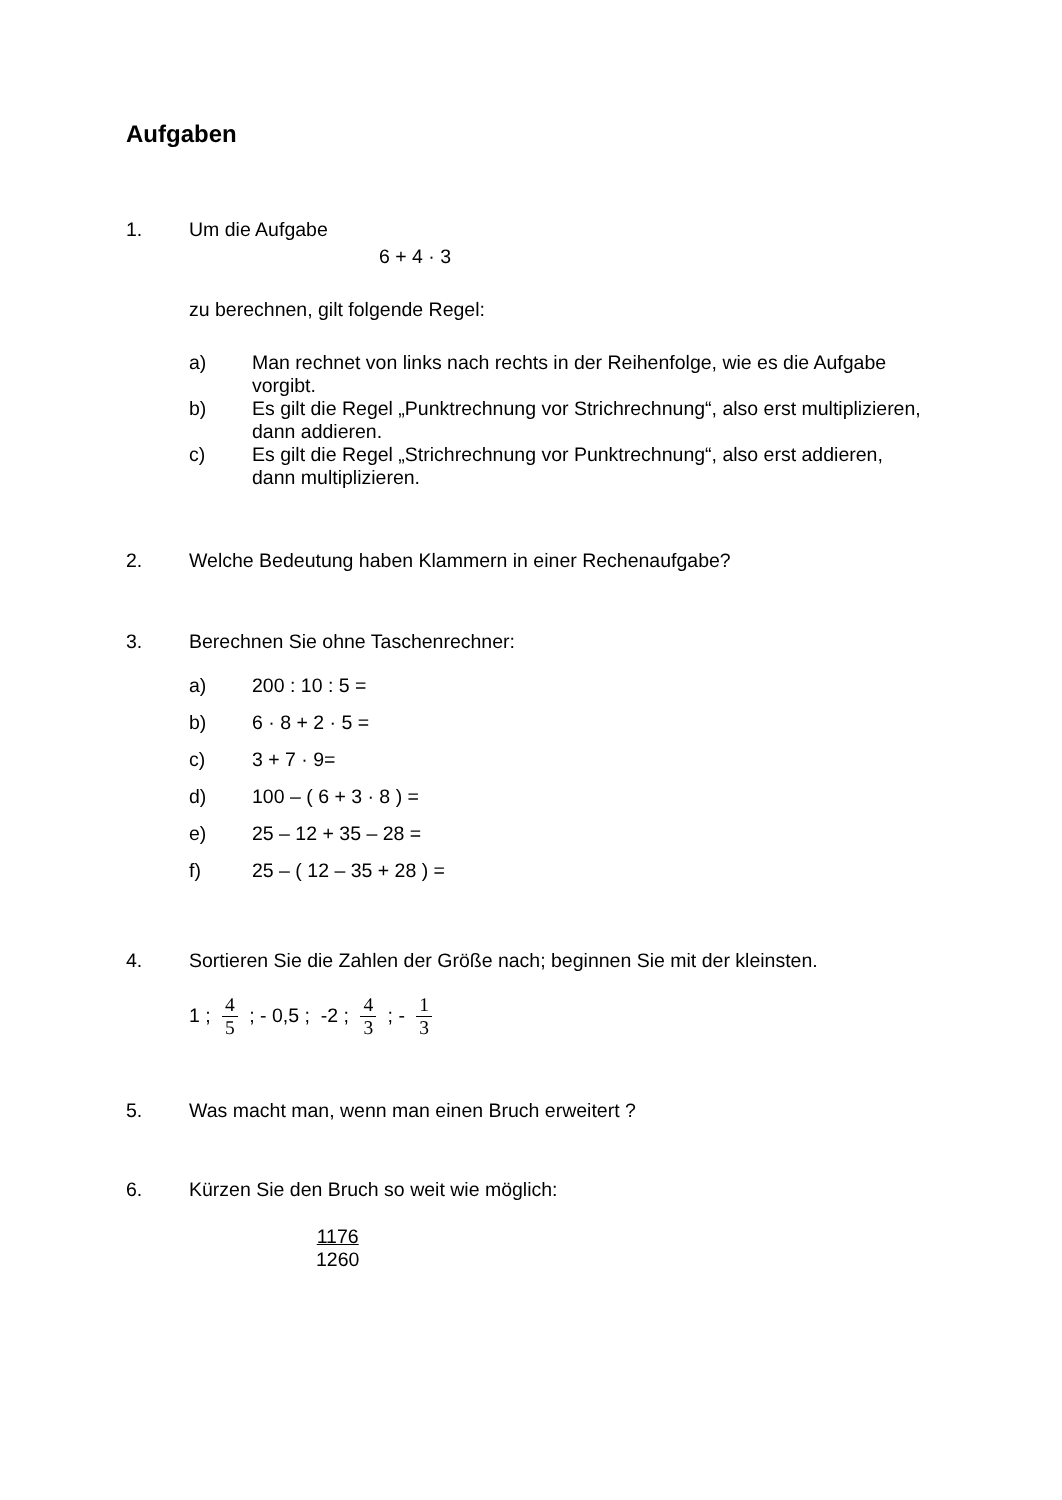Aufgaben
1. Um die Aufgabe
6 + 4 · 3
zu berechnen, gilt folgende Regel:
a) Man rechnet von links nach rechts in der Reihenfolge, wie es die Aufgabe vorgibt.
b) Es gilt die Regel „Punktrechnung vor Strichrechnung“, also erst multiplizieren, dann addieren.
c) Es gilt die Regel „Strichrechnung vor Punktrechnung“, also erst addieren, dann multiplizieren.
2. Welche Bedeutung haben Klammern in einer Rechenaufgabe?
3. Berechnen Sie ohne Taschenrechner:
a) 200 : 10 : 5 =
b) 6 · 8 + 2 · 5 =
c) 3 + 7 · 9=
d) 100 – ( 6 + 3 · 8 ) =
e) 25 – 12 + 35 – 28 =
f) 25 – ( 12 – 35 + 28 ) =
4. Sortieren Sie die Zahlen der Größe nach; beginnen Sie mit der kleinsten.
1 ; 4 5 ; - 0,5 ; -2 ; 4 3 ; - 1 3
5. Was macht man, wenn man einen Bruch erweitert ?
6. Kürzen Sie den Bruch so weit wie möglich:
1176
1260